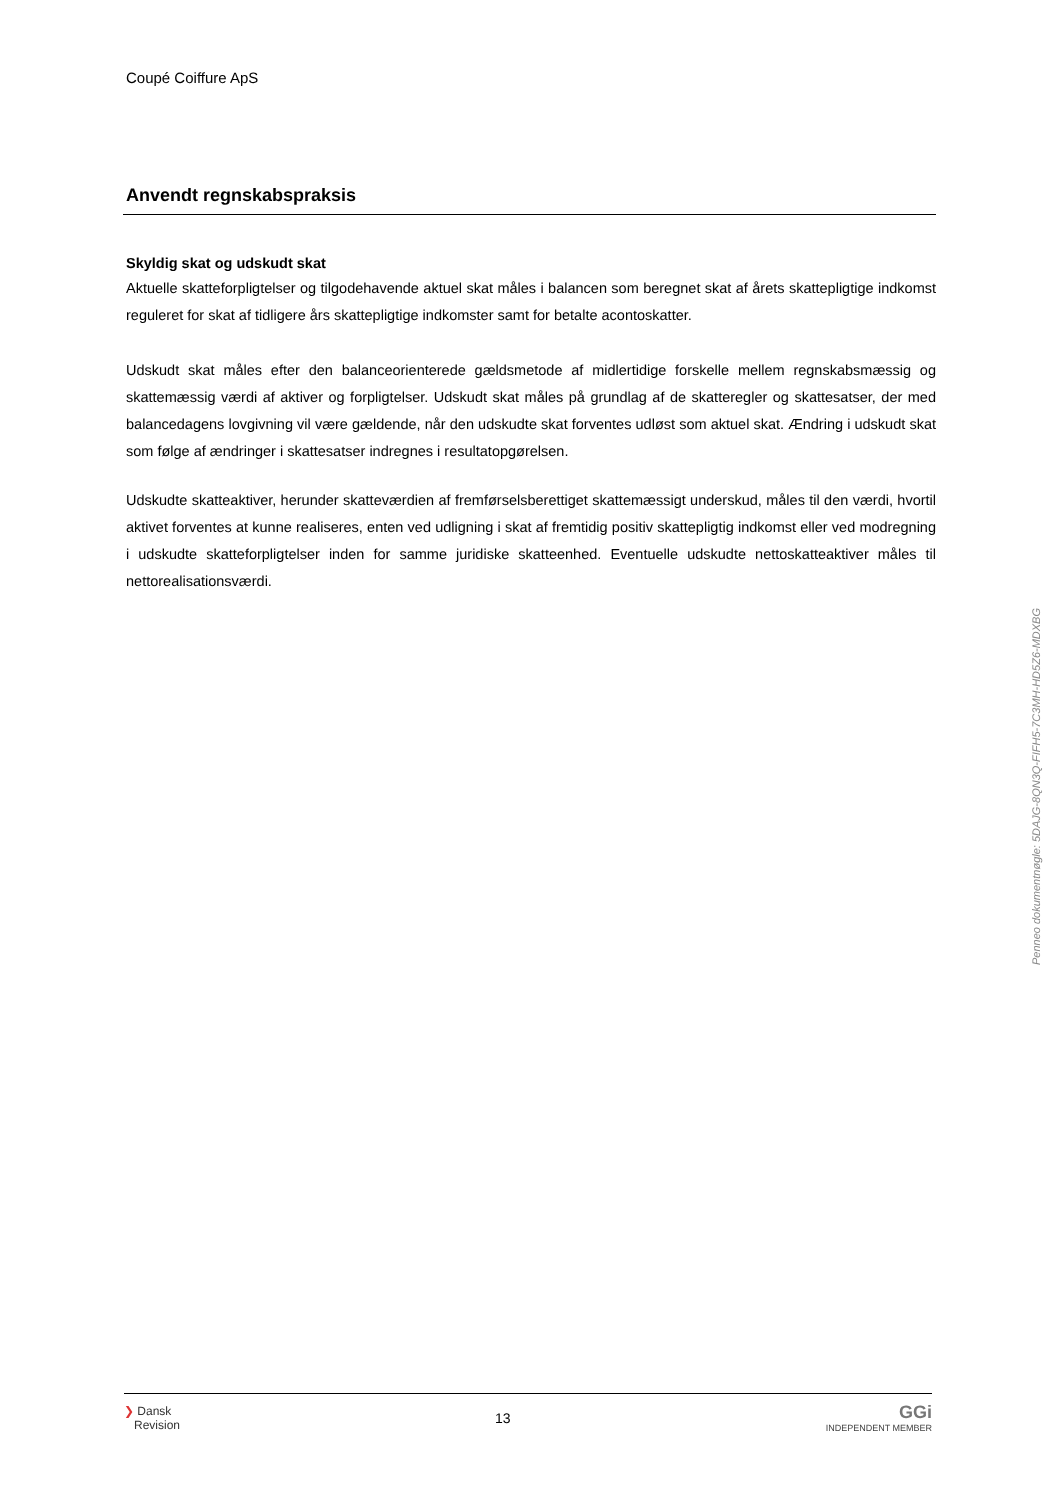Coupé Coiffure ApS
Anvendt regnskabspraksis
Skyldig skat og udskudt skat
Aktuelle skatteforpligtelser og tilgodehavende aktuel skat måles i balancen som beregnet skat af årets skattepligtige indkomst reguleret for skat af tidligere års skattepligtige indkomster samt for betalte acontoskatter.
Udskudt skat måles efter den balanceorienterede gældsmetode af midlertidige forskelle mellem regnskabsmæssig og skattemæssig værdi af aktiver og forpligtelser. Udskudt skat måles på grundlag af de skatteregler og skattesatser, der med balancedagens lovgivning vil være gældende, når den udskudte skat forventes udløst som aktuel skat. Ændring i udskudt skat som følge af ændringer i skattesatser indregnes i resultatopgørelsen.
Udskudte skatteaktiver, herunder skatteværdien af fremførselsberettiget skattemæssigt underskud, måles til den værdi, hvortil aktivet forventes at kunne realiseres, enten ved udligning i skat af fremtidig positiv skattepligtig indkomst eller ved modregning i udskudte skatteforpligtelser inden for samme juridiske skatteenhed. Eventuelle udskudte nettoskatteaktiver måles til nettorealisationsværdi.
Penneo dokumentnøgle: 5DAJG-8QN3Q-FIFH5-7C3MH-HD5Z6-MDXBG
❯ Dansk
Revision
13
GGi
INDEPENDENT MEMBER